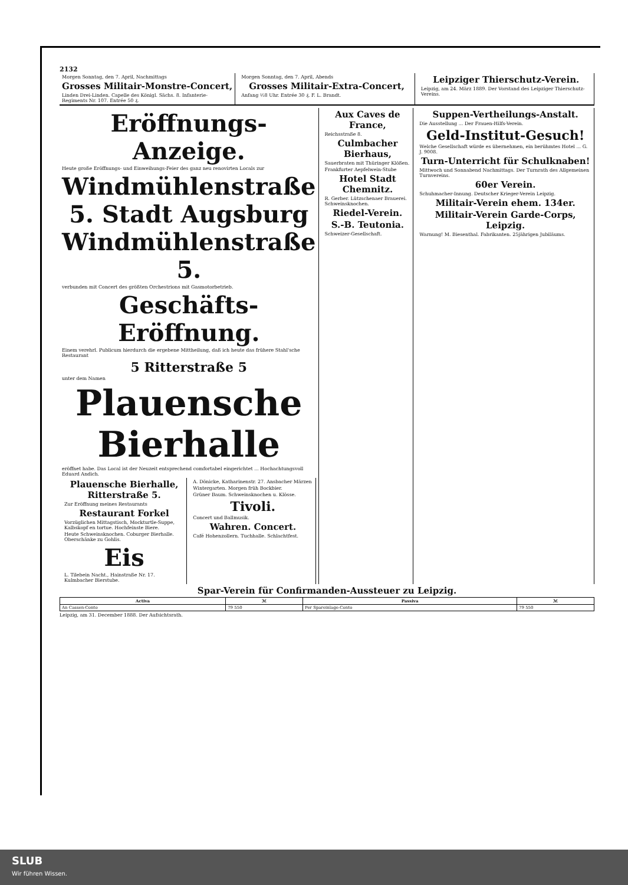2132
Morgen Sonntag, den 7. April, Nachmittags
Grosses Militair-Monstre-Concert,
Linden Drei-Linden. Capelle des Königl. Sächs. 8. Infanterie-Regiments Nr. 107. Entrée 50 ₰.
Morgen Sonntag, den 7. April, Abends
Grosses Militair-Extra-Concert,
Anfang ½8 Uhr. Entrée 30 ₰. F. L. Brandt.
Leipziger Thierschutz-Verein.
Leipzig, am 24. März 1889. Der Vorstand des Leipziger Thierschutz-Vereins.
Eröffnungs-Anzeige.
Heute große Eröffnungs- und Einweihungs-Feier des ganz neu renovirten Locals zur
Windmühlenstraße 5. Stadt Augsburg Windmühlenstraße 5.
verbunden mit Concert des größten Orchestrions mit Gasmotorbetrieb.
Geschäfts-Eröffnung.
Einem verehrl. Publicum hierdurch die ergebene Mittheilung, daß ich heute das frühere Stahl'sche Restaurant
5 Ritterstraße 5
unter dem Namen
Plauensche Bierhalle
eröffnet habe. Das Local ist der Neuzeit entsprechend comfortabel eingerichtet ... Hochachtungsvoll Eduard Andich.
Plauensche Bierhalle, Ritterstraße 5.
Zur Eröffnung meines Restaurants
Restaurant Forkel
Vorzüglichen Mittagstisch, Mockturtle-Suppe, Kalbskopf en tortue. Hochfeinste Biere.
Heute Schweinsknochen. Coburger Bierhalle. Oberschänke zu Gohlis.
Eis
L. Tilebein Nacht., Hainstraße Nr. 17. Kulmbacher Bierstube.
A. Dönicke, Katharinenstr. 27. Ansbacher Märzen
Wintergarten. Morgen früh Bockbier.
Grüner Baum. Schweinsknochen u. Klösse.
Tivoli.
Concert und Ballmusik.
Wahren. Concert.
Café Hohenzollern. Tuchhalle. Schlachtfest.
Aux Caves de France,
Reichsstraße 8.
Culmbacher Bierhaus,
Sauerbraten mit Thüringer Klößen.
Frankfurter Aepfelwein-Stube
Hotel Stadt Chemnitz.
R. Gerber. Lützschenaer Brauerei. Schweinsknochen.
Riedel-Verein.
S.-B. Teutonia.
Schweizer-Gesellschaft.
Suppen-Vertheilungs-Anstalt.
Die Ausstellung ... Der Frauen-Hilfs-Verein.
Geld-Institut-Gesuch!
Welche Gesellschaft würde es übernehmen, ein berühmtes Hotel ... G. J. 9008.
Turn-Unterricht für Schulknaben!
Mittwoch und Sonnabend Nachmittags. Der Turnrath des Allgemeinen Turnvereins.
60er Verein.
Schuhmacher-Innung. Deutscher Krieger-Verein Leipzig.
Militair-Verein ehem. 134er.
Militair-Verein Garde-Corps, Leipzig.
Warnung! M. Biesenthal. Fabrikanten. 25jährigen Jubiläums.
Spar-Verein für Confirmanden-Aussteuer zu Leipzig.
| Activa | ℳ | Passiva | ℳ |
| --- | --- | --- | --- |
| An Cassen-Conto | 79 550 | Per Spareinlage-Conto | 79 550 |
Leipzig, am 31. December 1888. Der Aufsichtsrath.
SLUB
Wir führen Wissen.